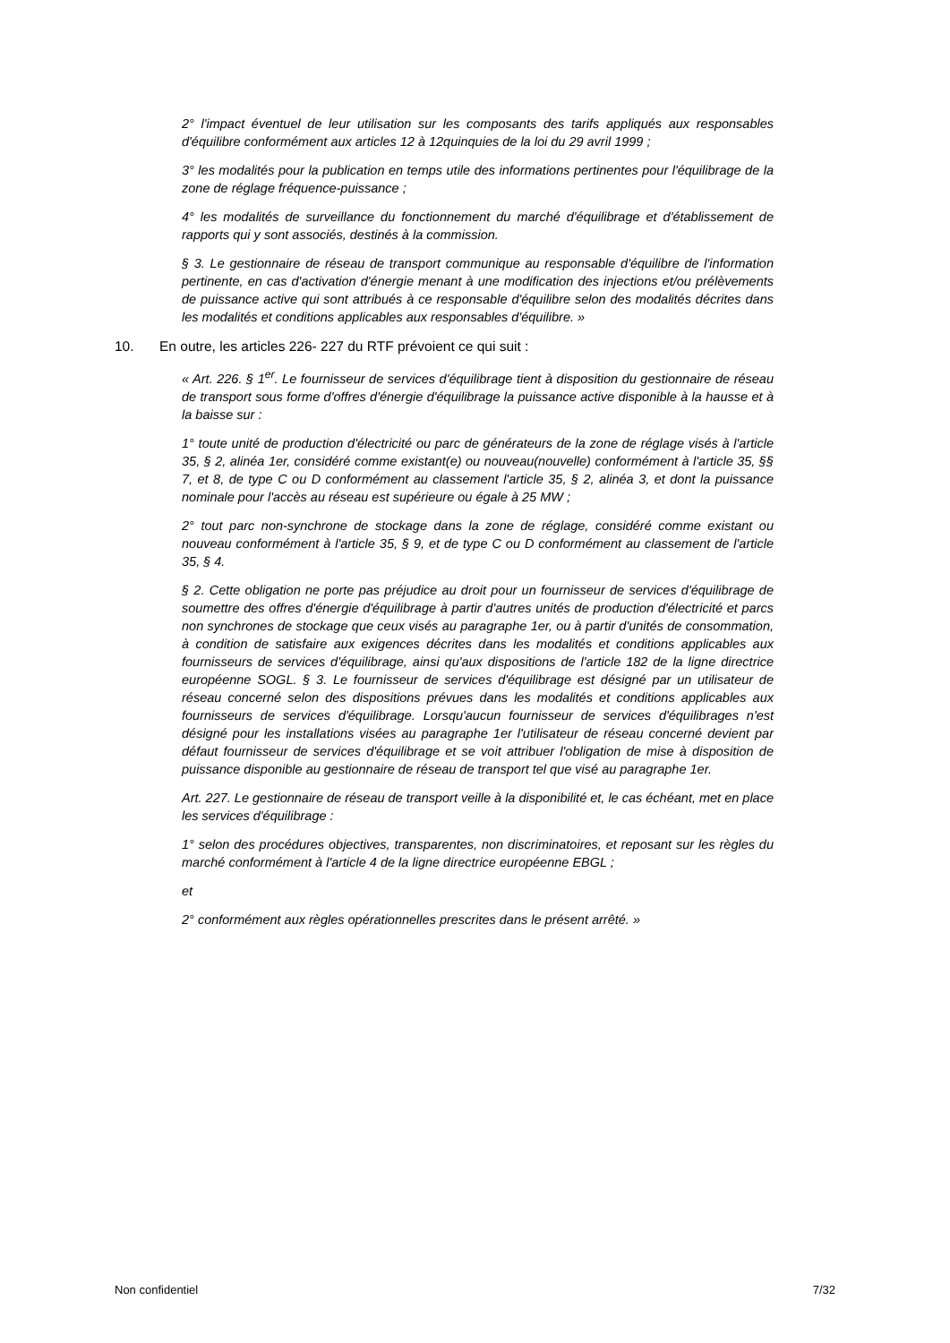2° l'impact éventuel de leur utilisation sur les composants des tarifs appliqués aux responsables d'équilibre conformément aux articles 12 à 12quinquies de la loi du 29 avril 1999 ;
3° les modalités pour la publication en temps utile des informations pertinentes pour l'équilibrage de la zone de réglage fréquence-puissance ;
4° les modalités de surveillance du fonctionnement du marché d'équilibrage et d'établissement de rapports qui y sont associés, destinés à la commission.
§ 3. Le gestionnaire de réseau de transport communique au responsable d'équilibre de l'information pertinente, en cas d'activation d'énergie menant à une modification des injections et/ou prélèvements de puissance active qui sont attribués à ce responsable d'équilibre selon des modalités décrites dans les modalités et conditions applicables aux responsables d'équilibre. »
10. En outre, les articles 226- 227 du RTF prévoient ce qui suit :
« Art. 226. § 1<sup>er</sup>. Le fournisseur de services d'équilibrage tient à disposition du gestionnaire de réseau de transport sous forme d'offres d'énergie d'équilibrage la puissance active disponible à la hausse et à la baisse sur :
1° toute unité de production d'électricité ou parc de générateurs de la zone de réglage visés à l'article 35, § 2, alinéa 1er, considéré comme existant(e) ou nouveau(nouvelle) conformément à l'article 35, §§ 7, et 8, de type C ou D conformément au classement l'article 35, § 2, alinéa 3, et dont la puissance nominale pour l'accès au réseau est supérieure ou égale à 25 MW ;
2° tout parc non-synchrone de stockage dans la zone de réglage, considéré comme existant ou nouveau conformément à l'article 35, § 9, et de type C ou D conformément au classement de l'article 35, § 4.
§ 2. Cette obligation ne porte pas préjudice au droit pour un fournisseur de services d'équilibrage de soumettre des offres d'énergie d'équilibrage à partir d'autres unités de production d'électricité et parcs non synchrones de stockage que ceux visés au paragraphe 1er, ou à partir d'unités de consommation, à condition de satisfaire aux exigences décrites dans les modalités et conditions applicables aux fournisseurs de services d'équilibrage, ainsi qu'aux dispositions de l'article 182 de la ligne directrice européenne SOGL. § 3. Le fournisseur de services d'équilibrage est désigné par un utilisateur de réseau concerné selon des dispositions prévues dans les modalités et conditions applicables aux fournisseurs de services d'équilibrage. Lorsqu'aucun fournisseur de services d'équilibrages n'est désigné pour les installations visées au paragraphe 1er l'utilisateur de réseau concerné devient par défaut fournisseur de services d'équilibrage et se voit attribuer l'obligation de mise à disposition de puissance disponible au gestionnaire de réseau de transport tel que visé au paragraphe 1er.
Art. 227. Le gestionnaire de réseau de transport veille à la disponibilité et, le cas échéant, met en place les services d'équilibrage :
1° selon des procédures objectives, transparentes, non discriminatoires, et reposant sur les règles du marché conformément à l'article 4 de la ligne directrice européenne EBGL ;
et
2° conformément aux règles opérationnelles prescrites dans le présent arrêté. »
Non confidentiel 7/32